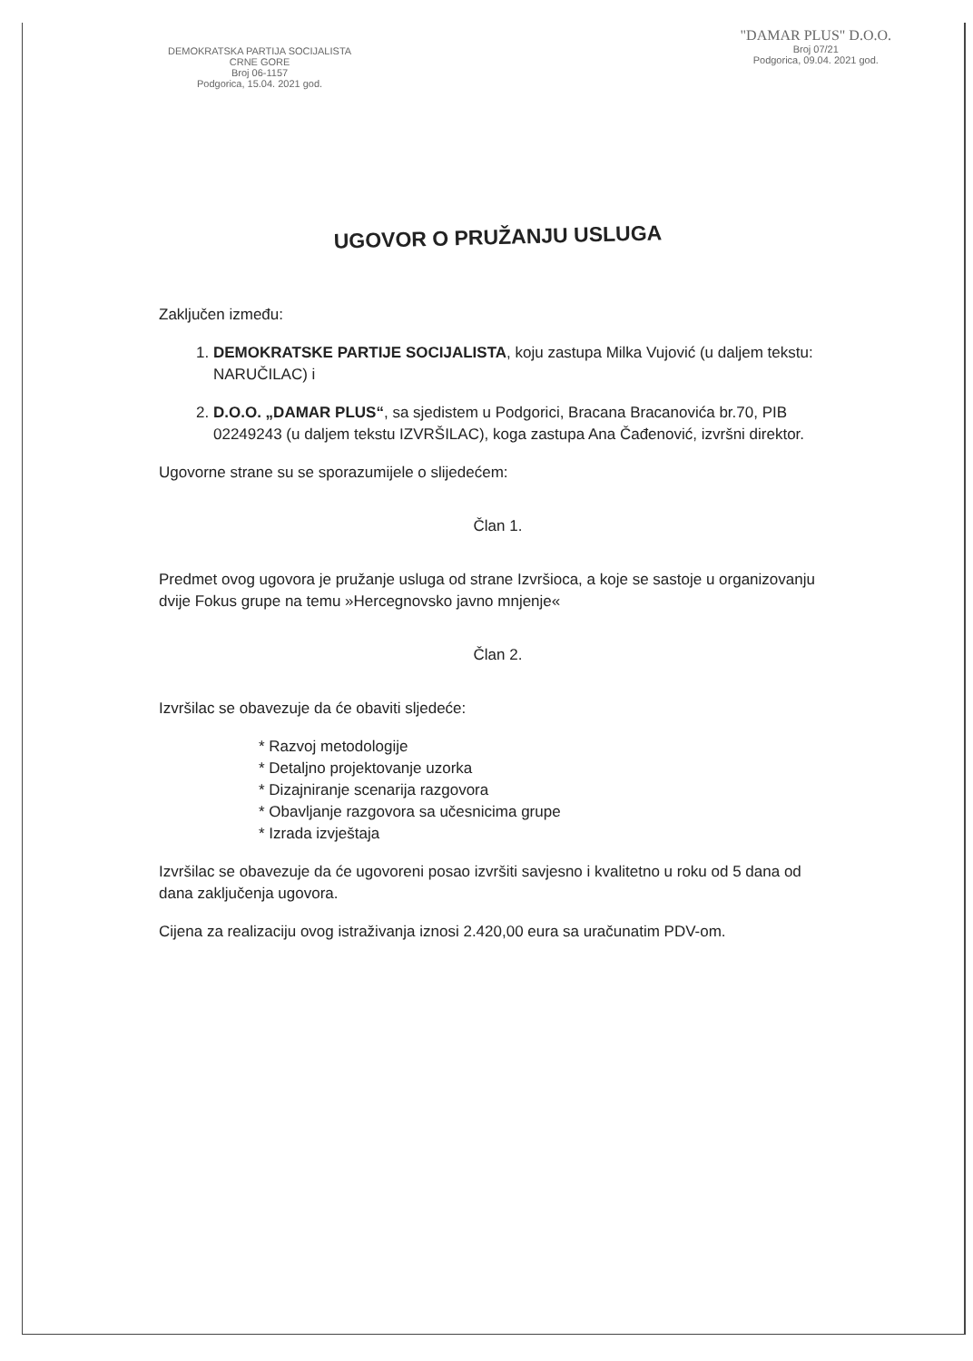DEMOKRATSKA PARTIJA SOCIJALISTA
CRNE GORE
Broj 06-1157
Podgorica, 15.04. 2021 god.
"DAMAR PLUS" D.O.O.
Broj 07/21
Podgorica, 09.04. 2021 god.
UGOVOR O PRUŽANJU USLUGA
Zaključen između:
1. DEMOKRATSKE PARTIJE SOCIJALISTA, koju zastupa Milka Vujović (u daljem tekstu: NARUČILAC) i
2. D.O.O. „DAMAR PLUS“, sa sjedistem u Podgorici, Bracana Bracanovića br.70, PIB 02249243 (u daljem tekstu IZVRŠILAC), koga zastupa Ana Čađenović, izvršni direktor.
Ugovorne strane su se sporazumijele o slijedećem:
Član 1.
Predmet ovog ugovora je pružanje usluga od strane Izvršioca, a koje se sastoje u organizovanju dvije Fokus grupe na temu »Hercegnovsko javno mnjenje«
Član 2.
Izvršilac se obavezuje da će obaviti sljedeće:
* Razvoj metodologije
* Detaljno projektovanje uzorka
* Dizajniranje scenarija razgovora
* Obavljanje razgovora sa učesnicima grupe
* Izrada izvještaja
Izvršilac se obavezuje da će ugovoreni posao izvršiti savjesno i kvalitetno u roku od 5 dana od dana zaključenja ugovora.
Cijena za realizaciju ovog istraživanja iznosi 2.420,00 eura sa uračunatim PDV-om.